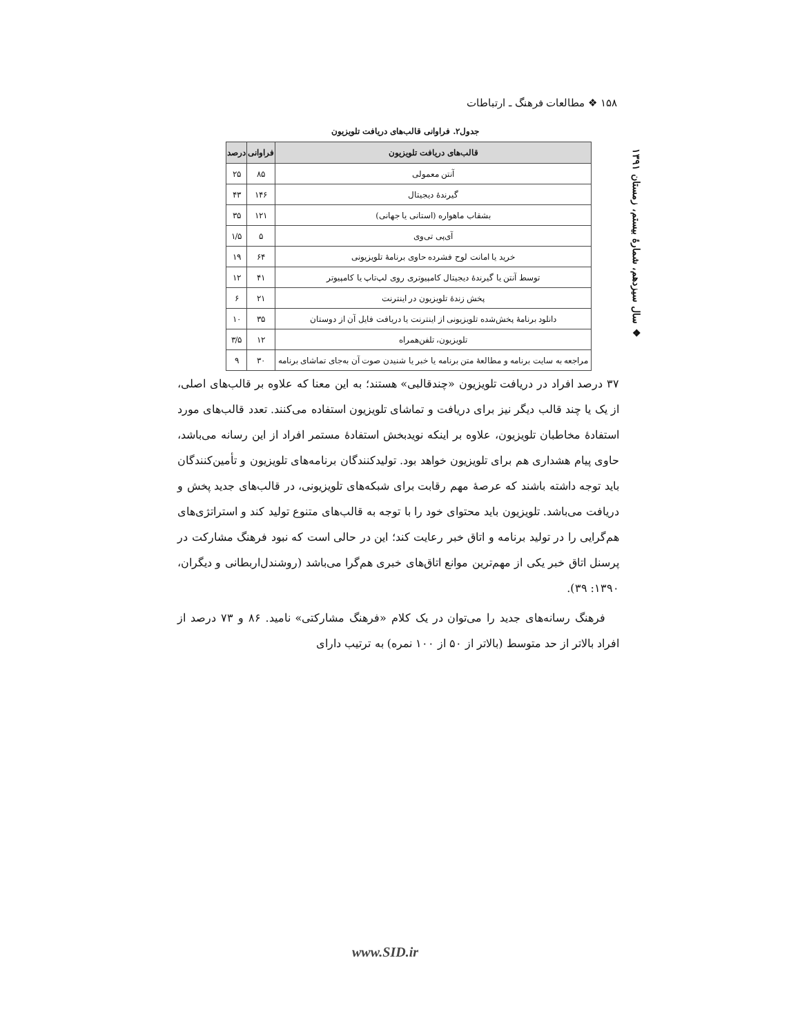۱۵۸ ❖ مطالعات فرهنگ ـ ارتباطات
❖ سال سیزدهم، شمارهٔ بیستم، زمستان ۱۳۹۱
جدول۲. فراوانی قالب‌های دریافت تلویزیون
| قالب‌های دریافت تلویزیون | فراوانی | درصد |
| --- | --- | --- |
| آنتن معمولی | ۸۵ | ۲۵ |
| گیرندهٔ دیجیتال | ۱۴۶ | ۴۳ |
| بشقاب ماهواره (استانی یا جهانی) | ۱۲۱ | ۳۵ |
| آی‌پی تی‌وی | ۵ | ۱/۵ |
| خرید یا امانت لوح فشرده حاوی برنامهٔ تلویزیونی | ۶۴ | ۱۹ |
| توسط آنتن یا گیرندهٔ دیجیتال کامپیوتری روی لپ‌تاپ یا کامپیوتر | ۴۱ | ۱۲ |
| پخش زندهٔ تلویزیون در اینترنت | ۲۱ | ۶ |
| دانلود برنامهٔ پخش‌شده تلویزیونی از اینترنت یا دریافت فایل آن از دوستان | ۳۵ | ۱۰ |
| تلویزیون، تلفن‌همراه | ۱۲ | ۳/۵ |
| مراجعه به سایت برنامه و مطالعهٔ متن برنامه یا خبر یا شنیدن صوت آن به‌جای تماشای برنامه | ۳۰ | ۹ |
۳۷ درصد افراد در دریافت تلویزیون «چندقالبی» هستند؛ به این معنا که علاوه بر قالب‌های اصلی، از یک یا چند قالب دیگر نیز برای دریافت و تماشای تلویزیون استفاده می‌کنند. تعدد قالب‌های مورد استفادهٔ مخاطبان تلویزیون، علاوه بر اینکه نویدبخش استفادهٔ مستمر افراد از این رسانه می‌باشد، حاوی پیام هشداری هم برای تلویزیون خواهد بود. تولیدکنندگان برنامه‌های تلویزیون و تأمین‌کنندگان باید توجه داشته باشند که عرصهٔ مهم رقابت برای شبکه‌های تلویزیونی، در قالب‌های جدید پخش و دریافت می‌باشد. تلویزیون باید محتوای خود را با توجه به قالب‌های متنوع تولید کند و استراتژی‌های هم‌گرایی را در تولید برنامه و اتاق خبر رعایت کند؛ این در حالی است که نبود فرهنگ مشارکت در پرسنل اتاق خبر یکی از مهم‌ترین موانع اتاق‌های خبری هم‌گرا می‌باشد (روشندل‌اربطانی و دیگران، ۱۳۹۰: ۳۹).
فرهنگ رسانه‌های جدید را می‌توان در یک کلام «فرهنگ مشارکتی» نامید. ۸۶ و ۷۳ درصد از افراد بالاتر از حد متوسط (بالاتر از ۵۰ از ۱۰۰ نمره) به ترتیب دارای
www.SID.ir